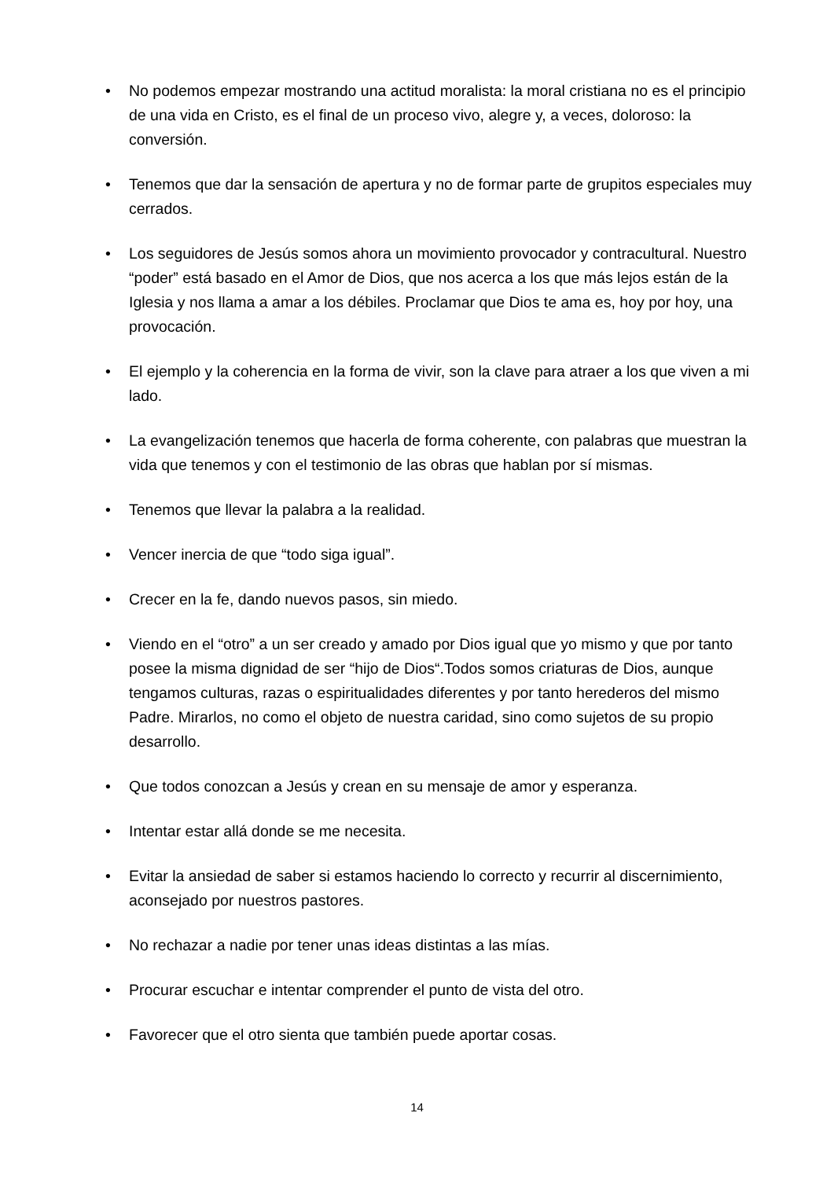• No podemos empezar mostrando una actitud moralista: la moral cristiana no es el principio de una vida en Cristo, es el final de un proceso vivo, alegre y, a veces, doloroso: la conversión.
• Tenemos que dar la sensación de apertura y no de formar parte de grupitos especiales muy cerrados.
• Los seguidores de Jesús somos ahora un movimiento provocador y contracultural. Nuestro “poder” está basado en el Amor de Dios, que nos acerca a los que más lejos están de la Iglesia y nos llama a amar a los débiles. Proclamar que Dios te ama es, hoy por hoy, una provocación.
• El ejemplo y la coherencia en la forma de vivir, son la clave para atraer a los que viven a mi lado.
• La evangelización tenemos que hacerla de forma coherente, con palabras que muestran la vida que tenemos y con el testimonio de las obras que hablan por sí mismas.
• Tenemos que llevar la palabra a la realidad.
• Vencer inercia de que “todo siga igual”.
• Crecer en la fe, dando nuevos pasos, sin miedo.
• Viendo en el “otro” a un ser creado y amado por Dios igual que yo mismo y que por tanto posee la misma dignidad de ser “hijo de Dios“.Todos somos criaturas de Dios, aunque tengamos culturas, razas o espiritualidades diferentes y por tanto herederos del mismo Padre. Mirarlos, no como el objeto de nuestra caridad, sino como sujetos de su propio desarrollo.
• Que todos conozcan a Jesús y crean en su mensaje de amor y esperanza.
• Intentar estar allá donde se me necesita.
• Evitar la ansiedad de saber si estamos haciendo lo correcto y recurrir al discernimiento, aconsejado por nuestros pastores.
• No rechazar a nadie por tener unas ideas distintas a las mías.
• Procurar escuchar e intentar comprender el punto de vista del otro.
• Favorecer que el otro sienta que también puede aportar cosas.
14